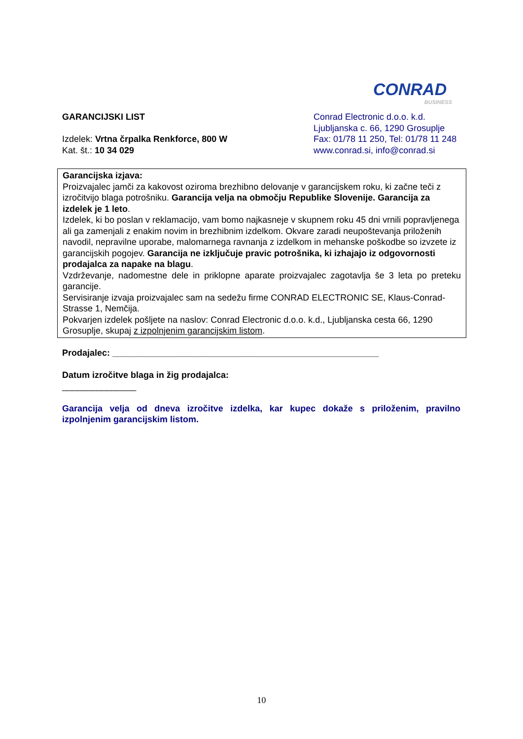CONRAD
BUSINESS
GARANCIJSKI LIST
Izdelek: Vrtna črpalka Renkforce, 800 W
Kat. št.: 10 34 029
Conrad Electronic d.o.o. k.d.
Ljubljanska c. 66, 1290 Grosuplje
Fax: 01/78 11 250, Tel: 01/78 11 248
www.conrad.si, info@conrad.si
Garancijska izjava:
Proizvajalec jamči za kakovost oziroma brezhibno delovanje v garancijskem roku, ki začne teči z izročitvijo blaga potrošniku. Garancija velja na območju Republike Slovenije. Garancija za izdelek je 1 leto.
Izdelek, ki bo poslan v reklamacijo, vam bomo najkasneje v skupnem roku 45 dni vrnili popravljenega ali ga zamenjali z enakim novim in brezhibnim izdelkom. Okvare zaradi neupoštevanja priloženih navodil, nepravilne uporabe, malomarnega ravnanja z izdelkom in mehanske poškodbe so izvzete iz garancijskih pogojev. Garancija ne izključuje pravic potrošnika, ki izhajajo iz odgovornosti prodajalca za napake na blagu.
Vzdrževanje, nadomestne dele in priklopne aparate proizvajalec zagotavlja še 3 leta po preteku garancije.
Servisiranje izvaja proizvajalec sam na sedežu firme CONRAD ELECTRONIC SE, Klaus-Conrad-Strasse 1, Nemčija.
Pokvarjen izdelek pošljete na naslov: Conrad Electronic d.o.o. k.d., Ljubljanska cesta 66, 1290 Grosuplje, skupaj z izpolnjenim garancijskim listom.
Prodajalec: ______________________________________________________
Datum izročitve blaga in žig prodajalca:
_______________
Garancija velja od dneva izročitve izdelka, kar kupec dokaže s priloženim, pravilno izpolnjenim garancijskim listom.
10